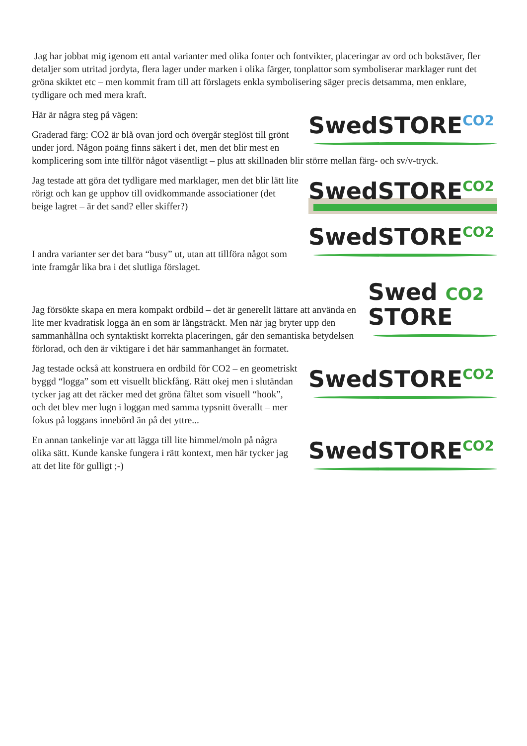Jag har jobbat mig igenom ett antal varianter med olika fonter och fontvikter, placeringar av ord och bokstäver, fler detaljer som utritad jordyta, flera lager under marken i olika färger, tonplattor som symboliserar marklager runt det gröna skiktet etc – men kommit fram till att förslagets enkla symbolisering säger precis detsamma, men enklare, tydligare och med mera kraft.
SwedSTORECO2
Här är några steg på vägen:
Graderad färg: CO2 är blå ovan jord och övergår steglöst till grönt under jord. Någon poäng finns säkert i det, men det blir mest en komplicering som inte tillför något väsentligt – plus att skillnaden blir större mellan färg- och sv/v-tryck.
SwedSTORECO2
Jag testade att göra det tydligare med marklager, men det blir lätt lite rörigt och kan ge upphov till ovidkommande associationer (det beige lagret – är det sand? eller skiffer?)
SwedSTORECO2
I andra varianter ser det bara “busy” ut, utan att tillföra något som inte framgår lika bra i det slutliga förslaget.
Swed CO2
STORE
Jag försökte skapa en mera kompakt ordbild – det är generellt lättare att använda en lite mer kvadratisk logga än en som är långsträckt. Men när jag bryter upp den sammanhållna och syntaktiskt korrekta placeringen, går den semantiska betydelsen förlorad, och den är viktigare i det här sammanhanget än formatet.
SwedSTORECO2
Jag testade också att konstruera en ordbild för CO2 – en geometriskt byggd “logga” som ett visuellt blickfång. Rätt okej men i slutändan tycker jag att det räcker med det gröna fältet som visuell “hook”, och det blev mer lugn i loggan med samma typsnitt överallt – mer fokus på loggans innebörd än på det yttre...
SwedSTORECO2
En annan tankelinje var att lägga till lite himmel/moln på några olika sätt. Kunde kanske fungera i rätt kontext, men här tycker jag att det lite för gulligt ;-)